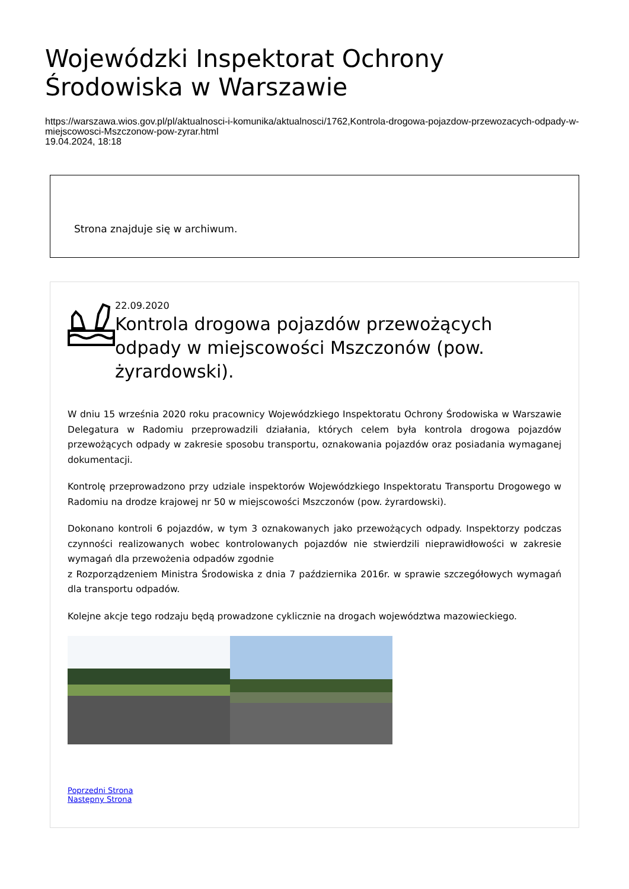Wojewódzki Inspektorat Ochrony Środowiska w Warszawie
https://warszawa.wios.gov.pl/pl/aktualnosci-i-komunika/aktualnosci/1762,Kontrola-drogowa-pojazdow-przewozacych-odpady-w-miejscowosci-Mszczonow-pow-zyrar.html
19.04.2024, 18:18
Strona znajduje się w archiwum.
22.09.2020
Kontrola drogowa pojazdów przewożących odpady w miejscowości Mszczonów (pow. żyrardowski).
W dniu 15 września 2020 roku pracownicy Wojewódzkiego Inspektoratu Ochrony Środowiska w Warszawie Delegatura w Radomiu przeprowadzili działania, których celem była kontrola drogowa pojazdów przewożących odpady w zakresie sposobu transportu, oznakowania pojazdów oraz posiadania wymaganej dokumentacji.
Kontrolę przeprowadzono przy udziale inspektorów Wojewódzkiego Inspektoratu Transportu Drogowego w Radomiu na drodze krajowej nr 50 w miejscowości Mszczonów (pow. żyrardowski).
Dokonano kontroli 6 pojazdów, w tym 3 oznakowanych jako przewożących odpady. Inspektorzy podczas czynności realizowanych wobec kontrolowanych pojazdów nie stwierdzili nieprawidłowości w zakresie wymagań dla przewożenia odpadów zgodnie
z Rozporządzeniem Ministra Środowiska z dnia 7 października 2016r. w sprawie szczegółowych wymagań dla transportu odpadów.
Kolejne akcje tego rodzaju będą prowadzone cyklicznie na drogach województwa mazowieckiego.
Poprzedni Strona
Następny Strona